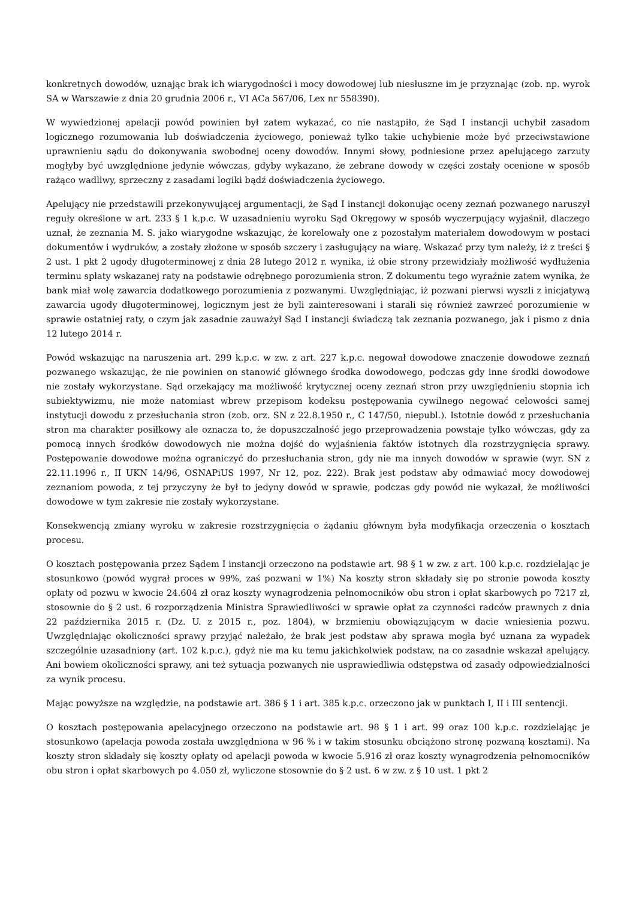konkretnych dowodów, uznając brak ich wiarygodności i mocy dowodowej lub niesłuszne im je przyznając (zob. np. wyrok SA w Warszawie z dnia 20 grudnia 2006 r., VI ACa 567/06, Lex nr 558390).
W wywiedzionej apelacji powód powinien był zatem wykazać, co nie nastąpiło, że Sąd I instancji uchybił zasadom logicznego rozumowania lub doświadczenia życiowego, ponieważ tylko takie uchybienie może być przeciwstawione uprawnieniu sądu do dokonywania swobodnej oceny dowodów. Innymi słowy, podniesione przez apelującego zarzuty mogłyby być uwzględnione jedynie wówczas, gdyby wykazano, że zebrane dowody w części zostały ocenione w sposób rażąco wadliwy, sprzeczny z zasadami logiki bądź doświadczenia życiowego.
Apelujący nie przedstawili przekonywującej argumentacji, że Sąd I instancji dokonując oceny zeznań pozwanego naruszył reguły określone w art. 233 § 1 k.p.c. W uzasadnieniu wyroku Sąd Okręgowy w sposób wyczerpujący wyjaśnił, dlaczego uznał, że zeznania M. S. jako wiarygodne wskazując, że korelowały one z pozostałym materiałem dowodowym w postaci dokumentów i wydruków, a zostały złożone w sposób szczery i zasługujący na wiarę. Wskazać przy tym należy, iż z treści § 2 ust. 1 pkt 2 ugody długoterminowej z dnia 28 lutego 2012 r. wynika, iż obie strony przewidziały możliwość wydłużenia terminu spłaty wskazanej raty na podstawie odrębnego porozumienia stron. Z dokumentu tego wyraźnie zatem wynika, że bank miał wolę zawarcia dodatkowego porozumienia z pozwanymi. Uwzględniając, iż pozwani pierwsi wyszli z inicjatywą zawarcia ugody długoterminowej, logicznym jest że byli zainteresowani i starali się również zawrzeć porozumienie w sprawie ostatniej raty, o czym jak zasadnie zauważył Sąd I instancji świadczą tak zeznania pozwanego, jak i pismo z dnia 12 lutego 2014 r.
Powód wskazując na naruszenia art. 299 k.p.c. w zw. z art. 227 k.p.c. negował dowodowe znaczenie dowodowe zeznań pozwanego wskazując, że nie powinien on stanowić głównego środka dowodowego, podczas gdy inne środki dowodowe nie zostały wykorzystane. Sąd orzekający ma możliwość krytycznej oceny zeznań stron przy uwzględnieniu stopnia ich subiektywizmu, nie może natomiast wbrew przepisom kodeksu postępowania cywilnego negować celowości samej instytucji dowodu z przesłuchania stron (zob. orz. SN z 22.8.1950 r., C 147/50, niepubl.). Istotnie dowód z przesłuchania stron ma charakter posiłkowy ale oznacza to, że dopuszczalność jego przeprowadzenia powstaje tylko wówczas, gdy za pomocą innych środków dowodowych nie można dojść do wyjaśnienia faktów istotnych dla rozstrzygnięcia sprawy. Postępowanie dowodowe można ograniczyć do przesłuchania stron, gdy nie ma innych dowodów w sprawie (wyr. SN z 22.11.1996 r., II UKN 14/96, OSNAPiUS 1997, Nr 12, poz. 222). Brak jest podstaw aby odmawiać mocy dowodowej zeznaniom powoda, z tej przyczyny że był to jedyny dowód w sprawie, podczas gdy powód nie wykazał, że możliwości dowodowe w tym zakresie nie zostały wykorzystane.
Konsekwencją zmiany wyroku w zakresie rozstrzygnięcia o żądaniu głównym była modyfikacja orzeczenia o kosztach procesu.
O kosztach postępowania przez Sądem I instancji orzeczono na podstawie art. 98 § 1 w zw. z art. 100 k.p.c. rozdzielając je stosunkowo (powód wygrał proces w 99%, zaś pozwani w 1%) Na koszty stron składały się po stronie powoda koszty opłaty od pozwu w kwocie 24.604 zł oraz koszty wynagrodzenia pełnomocników obu stron i opłat skarbowych po 7217 zł, stosownie do § 2 ust. 6 rozporządzenia Ministra Sprawiedliwości w sprawie opłat za czynności radców prawnych z dnia 22 października 2015 r. (Dz. U. z 2015 r., poz. 1804), w brzmieniu obowiązującym w dacie wniesienia pozwu. Uwzględniając okoliczności sprawy przyjąć należało, że brak jest podstaw aby sprawa mogła być uznana za wypadek szczególnie uzasadniony (art. 102 k.p.c.), gdyż nie ma ku temu jakichkolwiek podstaw, na co zasadnie wskazał apelujący. Ani bowiem okoliczności sprawy, ani też sytuacja pozwanych nie usprawiedliwia odstępstwa od zasady odpowiedzialności za wynik procesu.
Mając powyższe na względzie, na podstawie art. 386 § 1 i art. 385 k.p.c. orzeczono jak w punktach I, II i III sentencji.
O kosztach postępowania apelacyjnego orzeczono na podstawie art. 98 § 1 i art. 99 oraz 100 k.p.c. rozdzielając je stosunkowo (apelacja powoda została uwzględniona w 96 % i w takim stosunku obciążono stronę pozwaną kosztami). Na koszty stron składały się koszty opłaty od apelacji powoda w kwocie 5.916 zł oraz koszty wynagrodzenia pełnomocników obu stron i opłat skarbowych po 4.050 zł, wyliczone stosownie do § 2 ust. 6 w zw. z § 10 ust. 1 pkt 2